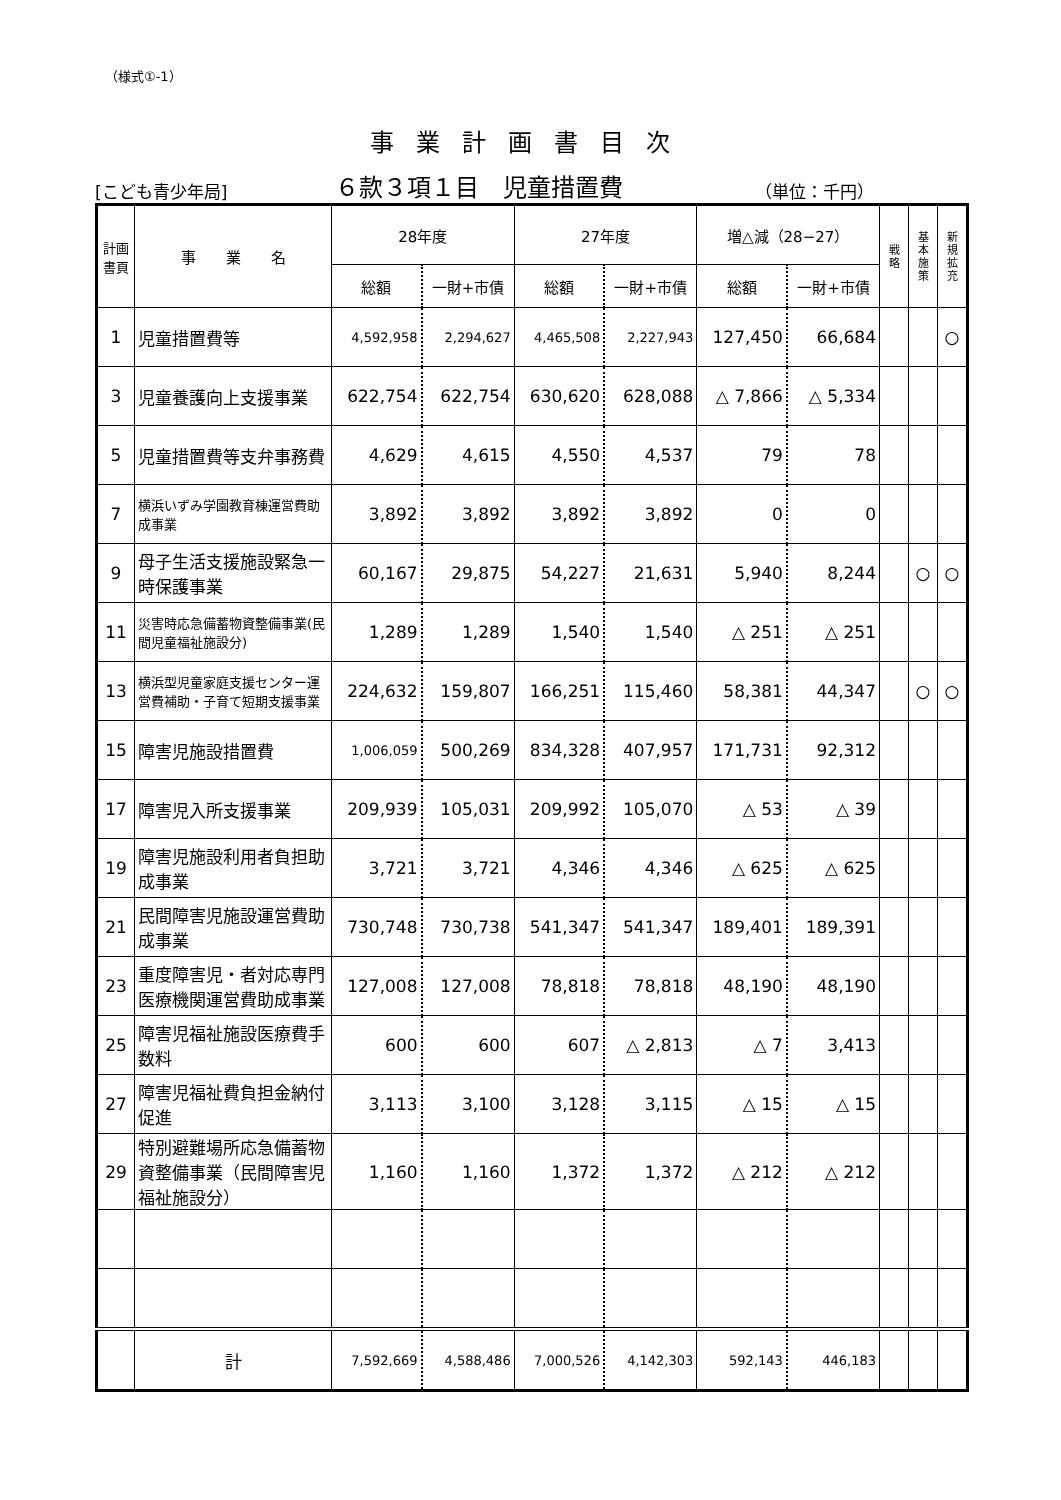（様式①-1）
事業計画書目次
[こども青少年局]
６款３項１目　児童措置費
（単位：千円）
| 計画 書頁 | 事 業 名 | 28年度 | | 27年度 | | 増△減（28−27） | | 戦 略 | 基 本 施 策 | 新 規 拡 充 |
| --- | --- | --- | --- | --- | --- | --- | --- | --- | --- | --- |
| | | 総額 | 一財+市債 | 総額 | 一財+市債 | 総額 | 一財+市債 | | | |
| 1 | 児童措置費等 | 4,592,958 | 2,294,627 | 4,465,508 | 2,227,943 | 127,450 | 66,684 | | | ○ |
| 3 | 児童養護向上支援事業 | 622,754 | 622,754 | 630,620 | 628,088 | △ 7,866 | △ 5,334 | | | |
| 5 | 児童措置費等支弁事務費 | 4,629 | 4,615 | 4,550 | 4,537 | 79 | 78 | | | |
| 7 | 横浜いずみ学園教育棟運営費助成事業 | 3,892 | 3,892 | 3,892 | 3,892 | 0 | 0 | | | |
| 9 | 母子生活支援施設緊急一時保護事業 | 60,167 | 29,875 | 54,227 | 21,631 | 5,940 | 8,244 | | ○ | ○ |
| 11 | 災害時応急備蓄物資整備事業(民間児童福祉施設分) | 1,289 | 1,289 | 1,540 | 1,540 | △ 251 | △ 251 | | | |
| 13 | 横浜型児童家庭支援センター運営費補助・子育て短期支援事業 | 224,632 | 159,807 | 166,251 | 115,460 | 58,381 | 44,347 | | ○ | ○ |
| 15 | 障害児施設措置費 | 1,006,059 | 500,269 | 834,328 | 407,957 | 171,731 | 92,312 | | | |
| 17 | 障害児入所支援事業 | 209,939 | 105,031 | 209,992 | 105,070 | △ 53 | △ 39 | | | |
| 19 | 障害児施設利用者負担助成事業 | 3,721 | 3,721 | 4,346 | 4,346 | △ 625 | △ 625 | | | |
| 21 | 民間障害児施設運営費助成事業 | 730,748 | 730,738 | 541,347 | 541,347 | 189,401 | 189,391 | | | |
| 23 | 重度障害児・者対応専門医療機関運営費助成事業 | 127,008 | 127,008 | 78,818 | 78,818 | 48,190 | 48,190 | | | |
| 25 | 障害児福祉施設医療費手数料 | 600 | 600 | 607 | △ 2,813 | △ 7 | 3,413 | | | |
| 27 | 障害児福祉費負担金納付促進 | 3,113 | 3,100 | 3,128 | 3,115 | △ 15 | △ 15 | | | |
| 29 | 特別避難場所応急備蓄物資整備事業（民間障害児福祉施設分） | 1,160 | 1,160 | 1,372 | 1,372 | △ 212 | △ 212 | | | |
| | 計 | 7,592,669 | 4,588,486 | 7,000,526 | 4,142,303 | 592,143 | 446,183 | | | |